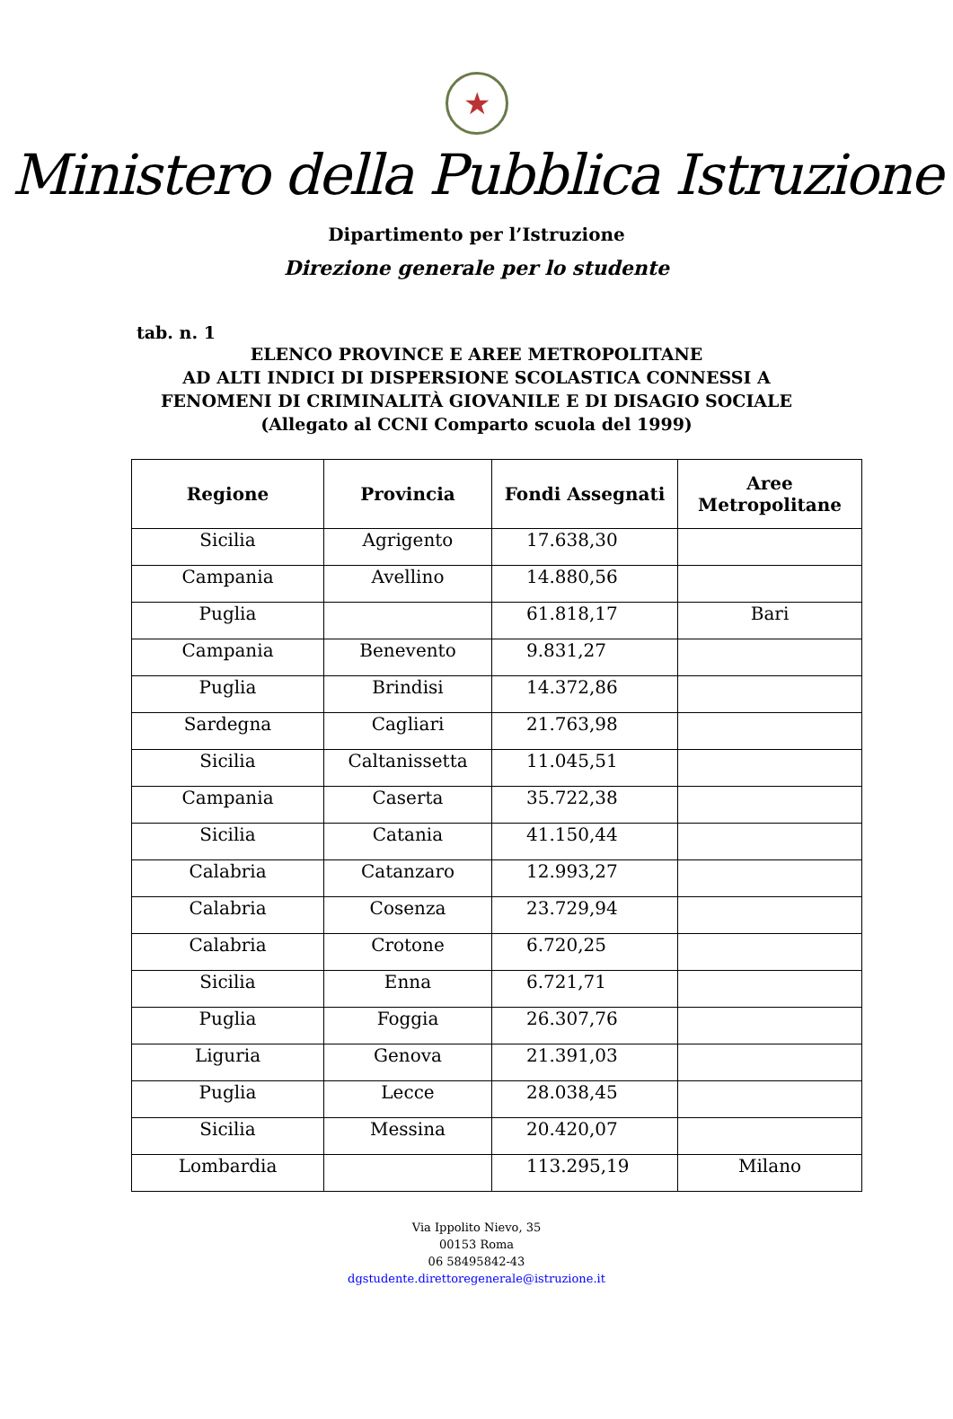★
Ministero della Pubblica Istruzione
Dipartimento per l’Istruzione
Direzione generale per lo studente
tab. n. 1
ELENCO PROVINCE E AREE METROPOLITANE
AD ALTI INDICI DI DISPERSIONE SCOLASTICA CONNESSI A
FENOMENI DI CRIMINALITÀ GIOVANILE E DI DISAGIO SOCIALE
(Allegato al CCNI Comparto scuola del 1999)
| Regione | Provincia | Fondi Assegnati | Aree Metropolitane |
| --- | --- | --- | --- |
| Sicilia | Agrigento | 17.638,30 | |
| Campania | Avellino | 14.880,56 | |
| Puglia | | 61.818,17 | Bari |
| Campania | Benevento | 9.831,27 | |
| Puglia | Brindisi | 14.372,86 | |
| Sardegna | Cagliari | 21.763,98 | |
| Sicilia | Caltanissetta | 11.045,51 | |
| Campania | Caserta | 35.722,38 | |
| Sicilia | Catania | 41.150,44 | |
| Calabria | Catanzaro | 12.993,27 | |
| Calabria | Cosenza | 23.729,94 | |
| Calabria | Crotone | 6.720,25 | |
| Sicilia | Enna | 6.721,71 | |
| Puglia | Foggia | 26.307,76 | |
| Liguria | Genova | 21.391,03 | |
| Puglia | Lecce | 28.038,45 | |
| Sicilia | Messina | 20.420,07 | |
| Lombardia | | 113.295,19 | Milano |
Via Ippolito Nievo, 35
00153 Roma
06 58495842-43
dgstudente.direttoregenerale@istruzione.it